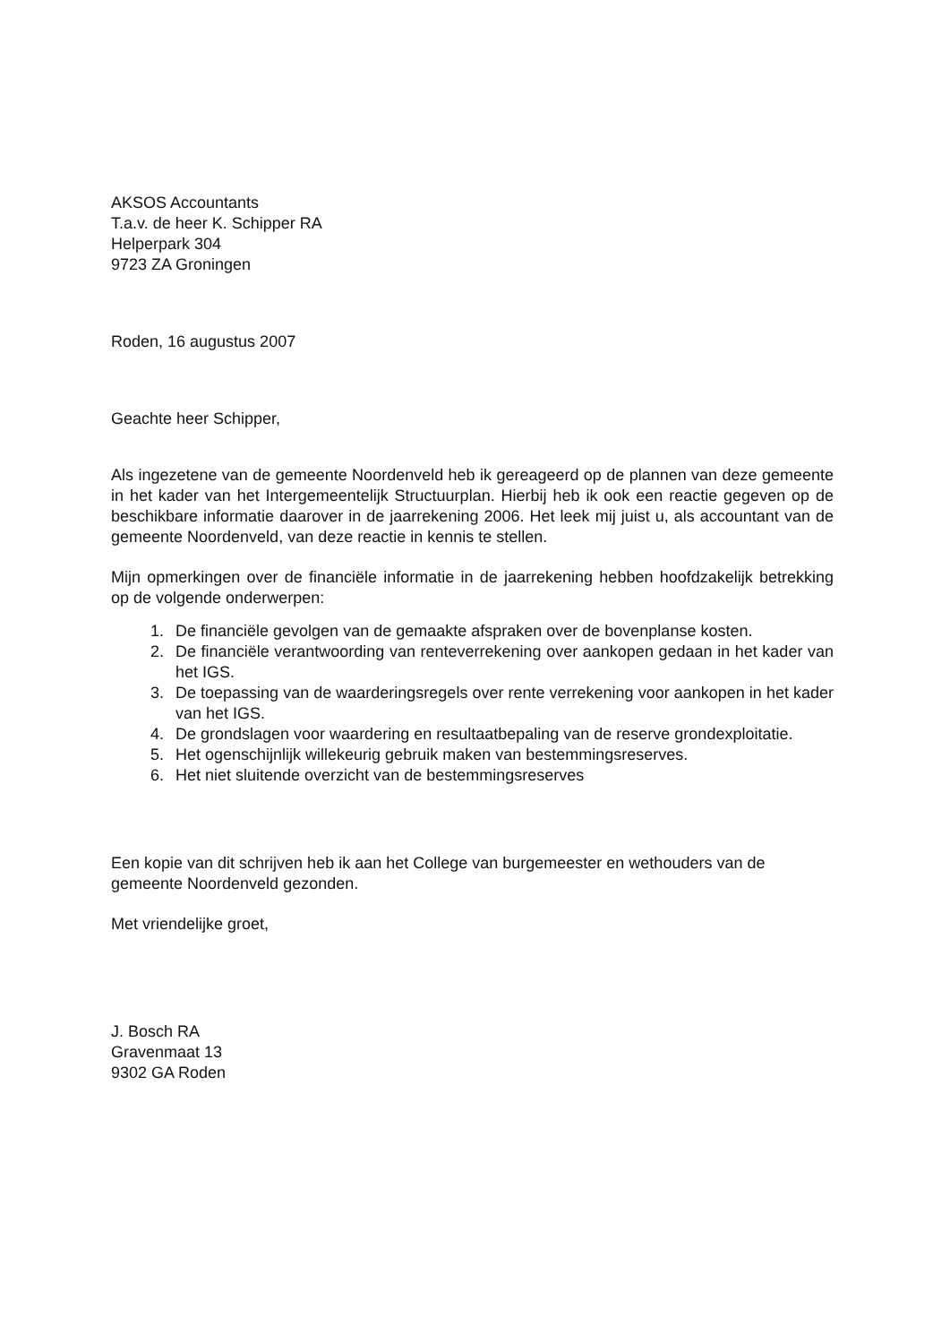AKSOS Accountants
T.a.v. de heer K. Schipper RA
Helperpark 304
9723 ZA Groningen
Roden, 16 augustus 2007
Geachte heer Schipper,
Als ingezetene van de gemeente Noordenveld heb ik gereageerd op de plannen van deze gemeente in het kader van het Intergemeentelijk Structuurplan. Hierbij heb ik ook een reactie gegeven op de beschikbare informatie daarover in de jaarrekening 2006. Het leek mij juist u, als accountant van de gemeente Noordenveld, van deze reactie in kennis te stellen.
Mijn opmerkingen over de financiële informatie in de jaarrekening hebben hoofdzakelijk betrekking op de volgende onderwerpen:
1. De financiële gevolgen van de gemaakte afspraken over de bovenplanse kosten.
2. De financiële verantwoording van renteverrekening over aankopen gedaan in het kader van het IGS.
3. De toepassing van de waarderingsregels over rente verrekening voor aankopen in het kader van het IGS.
4. De grondslagen voor waardering en resultaatbepaling van de reserve grondexploitatie.
5. Het ogenschijnlijk willekeurig gebruik maken van bestemmingsreserves.
6. Het niet sluitende overzicht van de bestemmingsreserves
Een kopie van dit schrijven heb ik aan het College van burgemeester en wethouders van de gemeente Noordenveld gezonden.
Met vriendelijke groet,
J. Bosch RA
Gravenmaat 13
9302 GA Roden